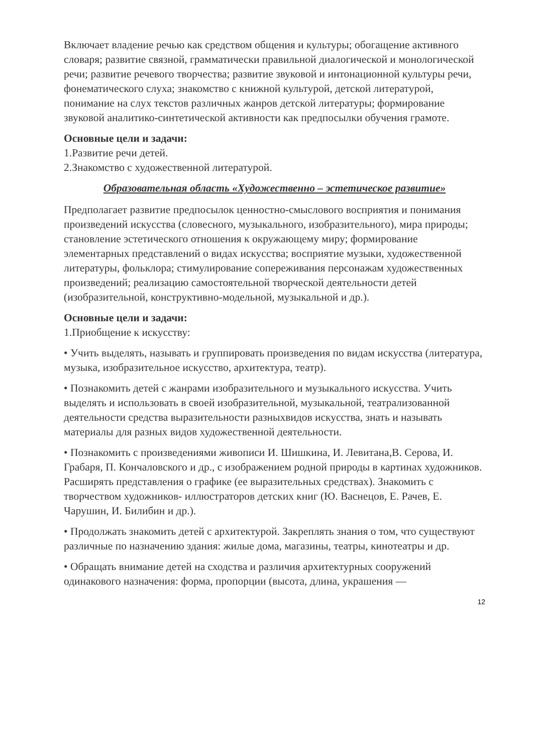Включает владение речью как средством общения и культуры; обогащение активного словаря; развитие связной, грамматически правильной диалогической и монологической речи; развитие речевого творчества; развитие звуковой и интонационной культуры речи, фонематического слуха; знакомство с книжной культурой, детской литературой, понимание на слух текстов различных жанров детской литературы; формирование звуковой аналитико-синтетической активности как предпосылки обучения грамоте.
Основные цели и задачи:
1.Развитие речи детей.
2.Знакомство с художественной литературой.
Образовательная область «Художественно – эстетическое развитие»
Предполагает развитие предпосылок ценностно-смыслового восприятия и понимания произведений искусства (словесного, музыкального, изобразительного), мира природы; становление эстетического отношения к окружающему миру; формирование элементарных представлений о видах искусства; восприятие музыки, художественной литературы, фольклора; стимулирование сопереживания персонажам художественных произведений; реализацию самостоятельной творческой деятельности детей (изобразительной, конструктивно-модельной, музыкальной и др.).
Основные цели и задачи:
1.Приобщение к искусству:
• Учить выделять, называть и группировать произведения по видам искусства (литература, музыка, изобразительное искусство, архитектура, театр).
• Познакомить детей с жанрами изобразительного и музыкального искусства. Учить выделять и использовать в своей изобразительной, музыкальной, театрализованной деятельности средства выразительности разныхвидов искусства, знать и называть материалы для разных видов художественной деятельности.
• Познакомить с произведениями живописи И. Шишкина, И. Левитана,В. Серова, И. Грабаря, П. Кончаловского и др., с изображением родной природы в картинах художников. Расширять представления о графике (ее выразительных средствах). Знакомить с творчеством художников- иллюстраторов детских книг (Ю. Васнецов, Е. Рачев, Е. Чарушин, И. Билибин и др.).
• Продолжать знакомить детей с архитектурой. Закреплять знания о том, что существуют различные по назначению здания: жилые дома, магазины, театры, кинотеатры и др.
• Обращать внимание детей на сходства и различия архитектурных сооружений одинакового назначения: форма, пропорции (высота, длина, украшения —
12